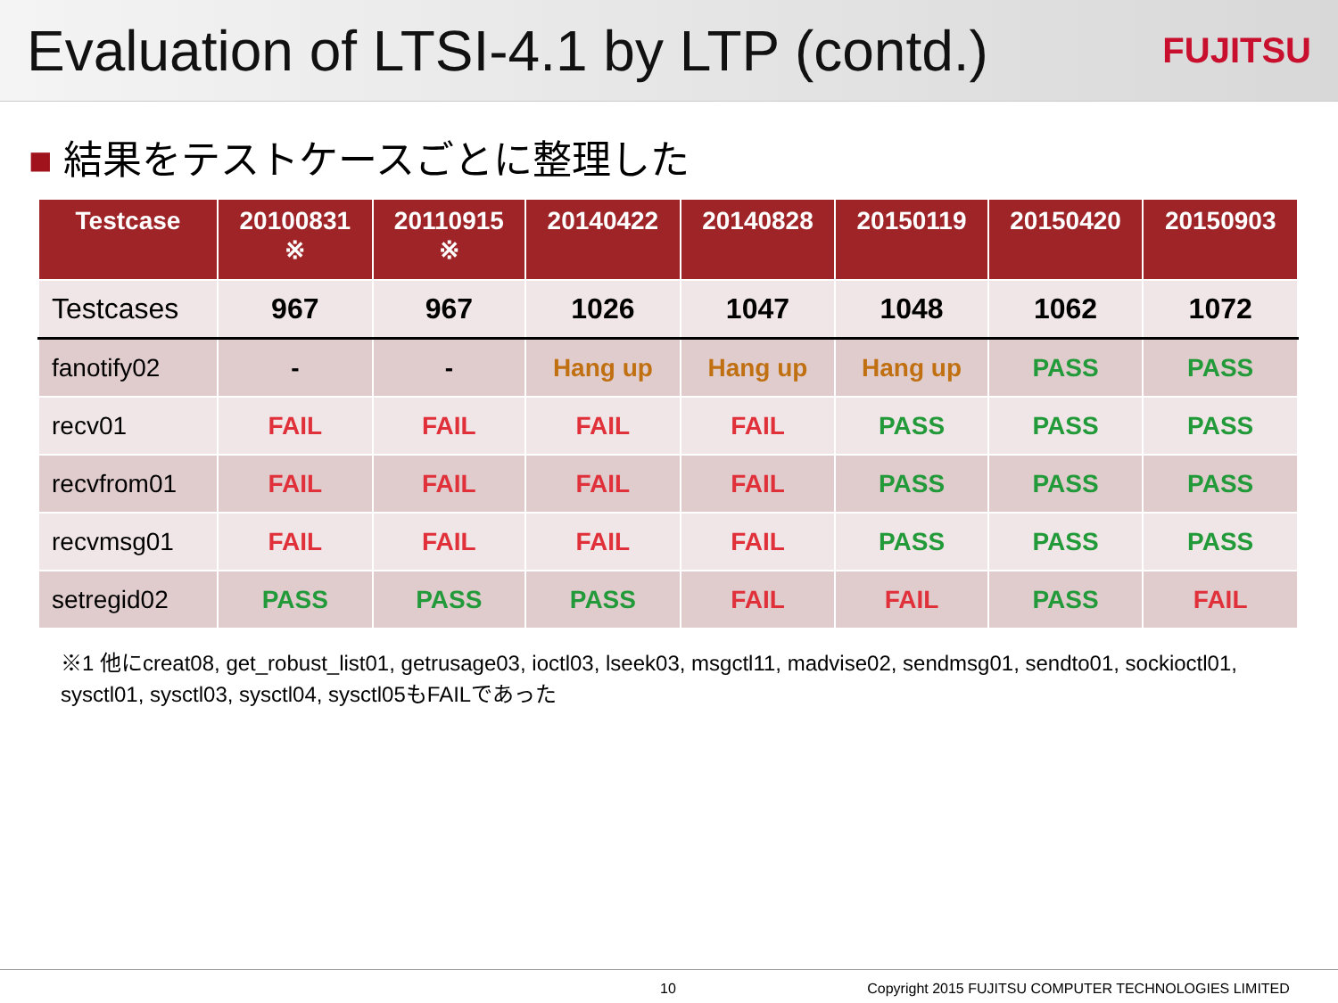Evaluation of LTSI-4.1 by LTP (contd.)
FUJITSU
■ 結果をテストケースごとに整理した
| Testcase | 20100831 ※ | 20110915 ※ | 20140422 | 20140828 | 20150119 | 20150420 | 20150903 |
| --- | --- | --- | --- | --- | --- | --- | --- |
| Testcases | 967 | 967 | 1026 | 1047 | 1048 | 1062 | 1072 |
| fanotify02 | - | - | Hang up | Hang up | Hang up | PASS | PASS |
| recv01 | FAIL | FAIL | FAIL | FAIL | PASS | PASS | PASS |
| recvfrom01 | FAIL | FAIL | FAIL | FAIL | PASS | PASS | PASS |
| recvmsg01 | FAIL | FAIL | FAIL | FAIL | PASS | PASS | PASS |
| setregid02 | PASS | PASS | PASS | FAIL | FAIL | PASS | FAIL |
※1 他にcreat08, get_robust_list01, getrusage03, ioctl03, lseek03, msgctl11, madvise02, sendmsg01, sendto01, sockioctl01, sysctl01, sysctl03, sysctl04, sysctl05もFAILであった
10 Copyright 2015 FUJITSU COMPUTER TECHNOLOGIES LIMITED